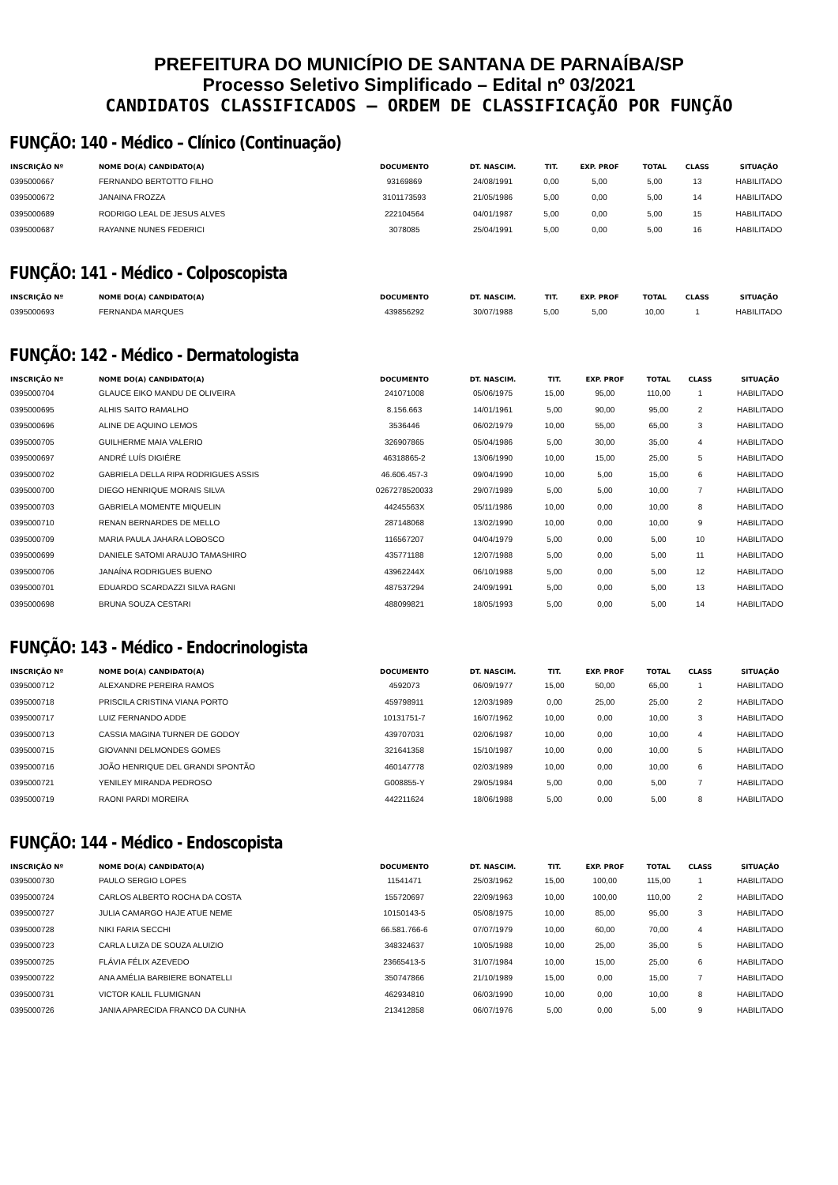PREFEITURA DO MUNICÍPIO DE SANTANA DE PARNAÍBA/SP
Processo Seletivo Simplificado – Edital nº 03/2021
CANDIDATOS CLASSIFICADOS – ORDEM DE CLASSIFICAÇÃO POR FUNÇÃO
FUNÇÃO: 140 - Médico – Clínico (Continuação)
| INSCRIÇÃO Nº | NOME DO(A) CANDIDATO(A) | DOCUMENTO | DT. NASCIM. | TIT. | EXP. PROF | TOTAL | CLASS | SITUAÇÃO |
| --- | --- | --- | --- | --- | --- | --- | --- | --- |
| 0395000667 | FERNANDO BERTOTTO FILHO | 93169869 | 24/08/1991 | 0,00 | 5,00 | 5,00 | 13 | HABILITADO |
| 0395000672 | JANAINA FROZZA | 3101173593 | 21/05/1986 | 5,00 | 0,00 | 5,00 | 14 | HABILITADO |
| 0395000689 | RODRIGO LEAL DE JESUS ALVES | 222104564 | 04/01/1987 | 5,00 | 0,00 | 5,00 | 15 | HABILITADO |
| 0395000687 | RAYANNE NUNES FEDERICI | 3078085 | 25/04/1991 | 5,00 | 0,00 | 5,00 | 16 | HABILITADO |
FUNÇÃO: 141 - Médico - Colposcopista
| INSCRIÇÃO Nº | NOME DO(A) CANDIDATO(A) | DOCUMENTO | DT. NASCIM. | TIT. | EXP. PROF | TOTAL | CLASS | SITUAÇÃO |
| --- | --- | --- | --- | --- | --- | --- | --- | --- |
| 0395000693 | FERNANDA MARQUES | 439856292 | 30/07/1988 | 5,00 | 5,00 | 10,00 | 1 | HABILITADO |
FUNÇÃO: 142 - Médico - Dermatologista
| INSCRIÇÃO Nº | NOME DO(A) CANDIDATO(A) | DOCUMENTO | DT. NASCIM. | TIT. | EXP. PROF | TOTAL | CLASS | SITUAÇÃO |
| --- | --- | --- | --- | --- | --- | --- | --- | --- |
| 0395000704 | GLAUCE EIKO MANDU DE OLIVEIRA | 241071008 | 05/06/1975 | 15,00 | 95,00 | 110,00 | 1 | HABILITADO |
| 0395000695 | ALHIS SAITO RAMALHO | 8.156.663 | 14/01/1961 | 5,00 | 90,00 | 95,00 | 2 | HABILITADO |
| 0395000696 | ALINE DE AQUINO LEMOS | 3536446 | 06/02/1979 | 10,00 | 55,00 | 65,00 | 3 | HABILITADO |
| 0395000705 | GUILHERME MAIA VALERIO | 326907865 | 05/04/1986 | 5,00 | 30,00 | 35,00 | 4 | HABILITADO |
| 0395000697 | ANDRÉ LUÍS DIGIÉRE | 46318865-2 | 13/06/1990 | 10,00 | 15,00 | 25,00 | 5 | HABILITADO |
| 0395000702 | GABRIELA DELLA RIPA RODRIGUES ASSIS | 46.606.457-3 | 09/04/1990 | 10,00 | 5,00 | 15,00 | 6 | HABILITADO |
| 0395000700 | DIEGO HENRIQUE MORAIS SILVA | 0267278520033 | 29/07/1989 | 5,00 | 5,00 | 10,00 | 7 | HABILITADO |
| 0395000703 | GABRIELA MOMENTE MIQUELIN | 44245563X | 05/11/1986 | 10,00 | 0,00 | 10,00 | 8 | HABILITADO |
| 0395000710 | RENAN BERNARDES DE MELLO | 287148068 | 13/02/1990 | 10,00 | 0,00 | 10,00 | 9 | HABILITADO |
| 0395000709 | MARIA PAULA JAHARA LOBOSCO | 116567207 | 04/04/1979 | 5,00 | 0,00 | 5,00 | 10 | HABILITADO |
| 0395000699 | DANIELE SATOMI ARAUJO TAMASHIRO | 435771188 | 12/07/1988 | 5,00 | 0,00 | 5,00 | 11 | HABILITADO |
| 0395000706 | JANAÍNA RODRIGUES BUENO | 43962244X | 06/10/1988 | 5,00 | 0,00 | 5,00 | 12 | HABILITADO |
| 0395000701 | EDUARDO SCARDAZZI SILVA RAGNI | 487537294 | 24/09/1991 | 5,00 | 0,00 | 5,00 | 13 | HABILITADO |
| 0395000698 | BRUNA SOUZA CESTARI | 488099821 | 18/05/1993 | 5,00 | 0,00 | 5,00 | 14 | HABILITADO |
FUNÇÃO: 143 - Médico - Endocrinologista
| INSCRIÇÃO Nº | NOME DO(A) CANDIDATO(A) | DOCUMENTO | DT. NASCIM. | TIT. | EXP. PROF | TOTAL | CLASS | SITUAÇÃO |
| --- | --- | --- | --- | --- | --- | --- | --- | --- |
| 0395000712 | ALEXANDRE PEREIRA RAMOS | 4592073 | 06/09/1977 | 15,00 | 50,00 | 65,00 | 1 | HABILITADO |
| 0395000718 | PRISCILA CRISTINA VIANA PORTO | 459798911 | 12/03/1989 | 0,00 | 25,00 | 25,00 | 2 | HABILITADO |
| 0395000717 | LUIZ FERNANDO ADDE | 10131751-7 | 16/07/1962 | 10,00 | 0,00 | 10,00 | 3 | HABILITADO |
| 0395000713 | CASSIA MAGINA TURNER DE GODOY | 439707031 | 02/06/1987 | 10,00 | 0,00 | 10,00 | 4 | HABILITADO |
| 0395000715 | GIOVANNI DELMONDES GOMES | 321641358 | 15/10/1987 | 10,00 | 0,00 | 10,00 | 5 | HABILITADO |
| 0395000716 | JOÃO HENRIQUE DEL GRANDI SPONTÃO | 460147778 | 02/03/1989 | 10,00 | 0,00 | 10,00 | 6 | HABILITADO |
| 0395000721 | YENILEY MIRANDA PEDROSO | G008855-Y | 29/05/1984 | 5,00 | 0,00 | 5,00 | 7 | HABILITADO |
| 0395000719 | RAONI PARDI MOREIRA | 442211624 | 18/06/1988 | 5,00 | 0,00 | 5,00 | 8 | HABILITADO |
FUNÇÃO: 144 - Médico - Endoscopista
| INSCRIÇÃO Nº | NOME DO(A) CANDIDATO(A) | DOCUMENTO | DT. NASCIM. | TIT. | EXP. PROF | TOTAL | CLASS | SITUAÇÃO |
| --- | --- | --- | --- | --- | --- | --- | --- | --- |
| 0395000730 | PAULO SERGIO LOPES | 11541471 | 25/03/1962 | 15,00 | 100,00 | 115,00 | 1 | HABILITADO |
| 0395000724 | CARLOS ALBERTO ROCHA DA COSTA | 155720697 | 22/09/1963 | 10,00 | 100,00 | 110,00 | 2 | HABILITADO |
| 0395000727 | JULIA CAMARGO HAJE ATUE NEME | 10150143-5 | 05/08/1975 | 10,00 | 85,00 | 95,00 | 3 | HABILITADO |
| 0395000728 | NIKI FARIA SECCHI | 66.581.766-6 | 07/07/1979 | 10,00 | 60,00 | 70,00 | 4 | HABILITADO |
| 0395000723 | CARLA LUIZA DE SOUZA ALUIZIO | 348324637 | 10/05/1988 | 10,00 | 25,00 | 35,00 | 5 | HABILITADO |
| 0395000725 | FLÁVIA FÉLIX AZEVEDO | 23665413-5 | 31/07/1984 | 10,00 | 15,00 | 25,00 | 6 | HABILITADO |
| 0395000722 | ANA AMÉLIA BARBIERE BONATELLI | 350747866 | 21/10/1989 | 15,00 | 0,00 | 15,00 | 7 | HABILITADO |
| 0395000731 | VICTOR KALIL FLUMIGNAN | 462934810 | 06/03/1990 | 10,00 | 0,00 | 10,00 | 8 | HABILITADO |
| 0395000726 | JANIA APARECIDA FRANCO DA CUNHA | 213412858 | 06/07/1976 | 5,00 | 0,00 | 5,00 | 9 | HABILITADO |